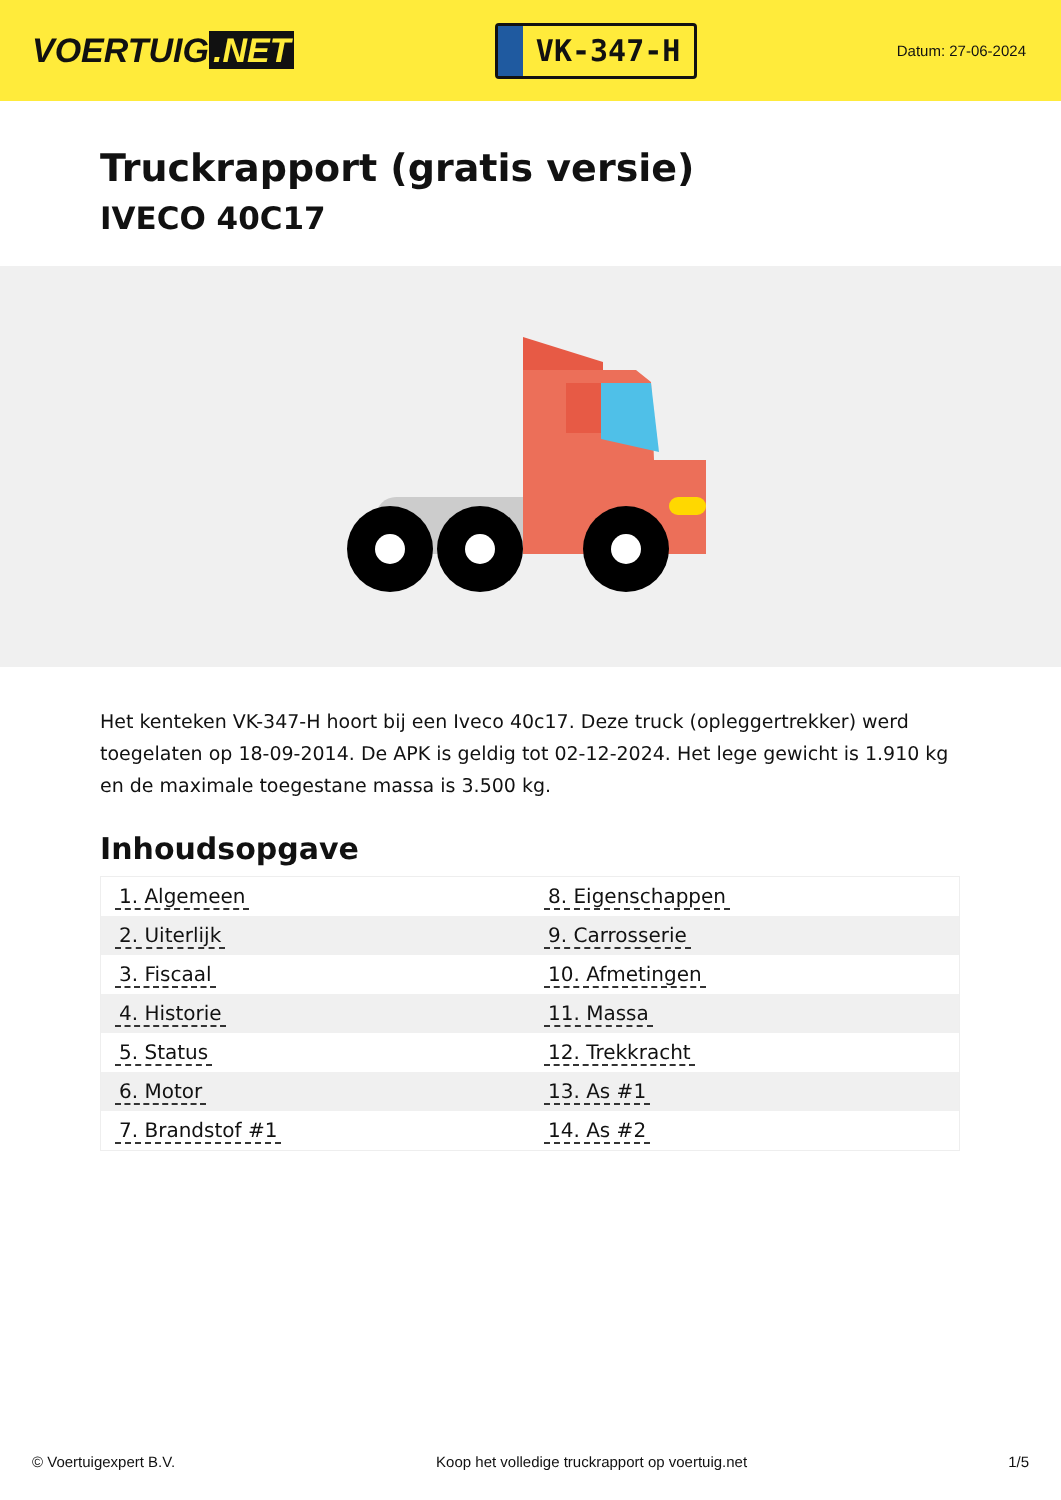VOERTUIG.NET
VK-347-H
Datum: 27-06-2024
Truckrapport (gratis versie)
IVECO 40C17
Het kenteken VK-347-H hoort bij een Iveco 40c17. Deze truck (opleggertrekker) werd toegelaten op 18-09-2014. De APK is geldig tot 02-12-2024. Het lege gewicht is 1.910 kg en de maximale toegestane massa is 3.500 kg.
Inhoudsopgave
| 1. Algemeen | 8. Eigenschappen |
| 2. Uiterlijk | 9. Carrosserie |
| 3. Fiscaal | 10. Afmetingen |
| 4. Historie | 11. Massa |
| 5. Status | 12. Trekkracht |
| 6. Motor | 13. As #1 |
| 7. Brandstof #1 | 14. As #2 |
© Voertuigexpert B.V. Koop het volledige truckrapport op voertuig.net
1/5